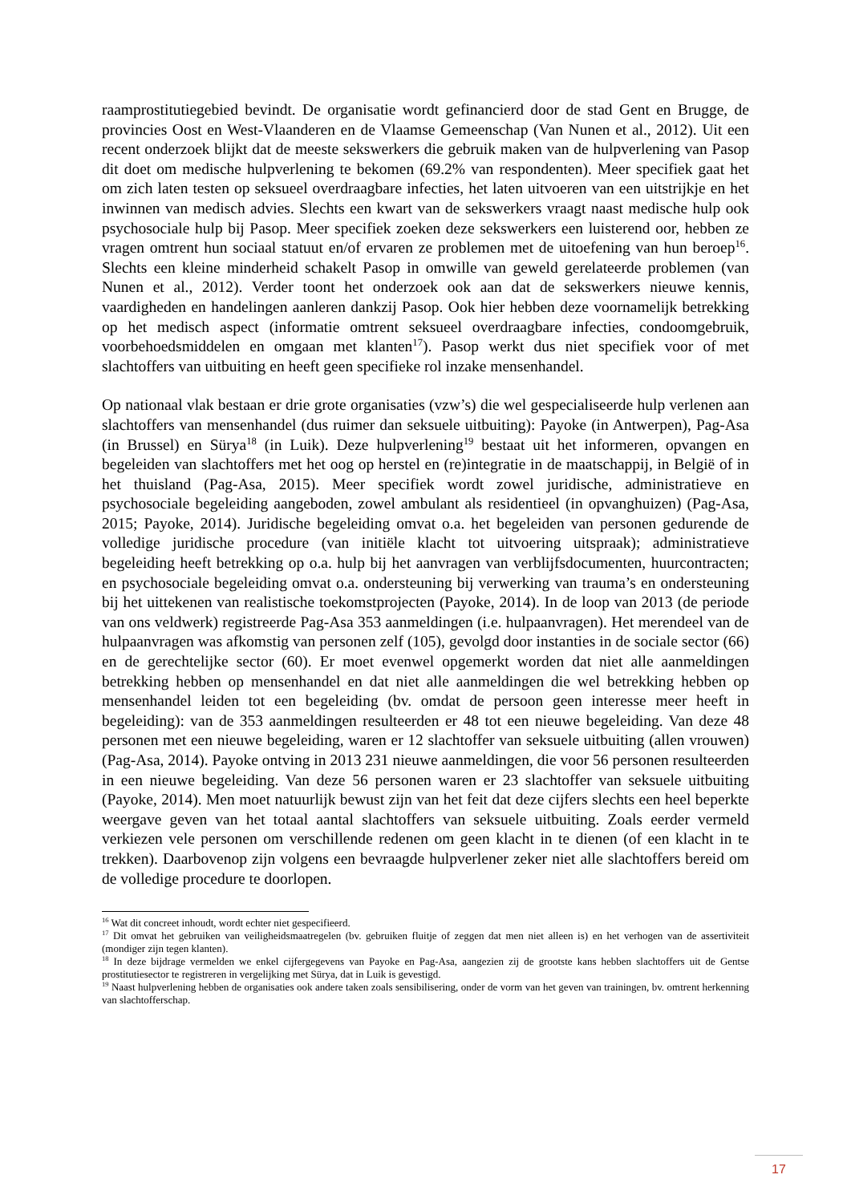raamprostitutiegebied bevindt. De organisatie wordt gefinancierd door de stad Gent en Brugge, de provincies Oost en West-Vlaanderen en de Vlaamse Gemeenschap (Van Nunen et al., 2012). Uit een recent onderzoek blijkt dat de meeste sekswerkers die gebruik maken van de hulpverlening van Pasop dit doet om medische hulpverlening te bekomen (69.2% van respondenten). Meer specifiek gaat het om zich laten testen op seksueel overdraagbare infecties, het laten uitvoeren van een uitstrijkje en het inwinnen van medisch advies. Slechts een kwart van de sekswerkers vraagt naast medische hulp ook psychosociale hulp bij Pasop. Meer specifiek zoeken deze sekswerkers een luisterend oor, hebben ze vragen omtrent hun sociaal statuut en/of ervaren ze problemen met de uitoefening van hun beroep<sup>16</sup>. Slechts een kleine minderheid schakelt Pasop in omwille van geweld gerelateerde problemen (van Nunen et al., 2012). Verder toont het onderzoek ook aan dat de sekswerkers nieuwe kennis, vaardigheden en handelingen aanleren dankzij Pasop. Ook hier hebben deze voornamelijk betrekking op het medisch aspect (informatie omtrent seksueel overdraagbare infecties, condoomgebruik, voorbehoedsmiddelen en omgaan met klanten<sup>17</sup>). Pasop werkt dus niet specifiek voor of met slachtoffers van uitbuiting en heeft geen specifieke rol inzake mensenhandel.
Op nationaal vlak bestaan er drie grote organisaties (vzw’s) die wel gespecialiseerde hulp verlenen aan slachtoffers van mensenhandel (dus ruimer dan seksuele uitbuiting): Payoke (in Antwerpen), Pag-Asa (in Brussel) en Sürya<sup>18</sup> (in Luik). Deze hulpverlening<sup>19</sup> bestaat uit het informeren, opvangen en begeleiden van slachtoffers met het oog op herstel en (re)integratie in de maatschappij, in België of in het thuisland (Pag-Asa, 2015). Meer specifiek wordt zowel juridische, administratieve en psychosociale begeleiding aangeboden, zowel ambulant als residentieel (in opvanghuizen) (Pag-Asa, 2015; Payoke, 2014). Juridische begeleiding omvat o.a. het begeleiden van personen gedurende de volledige juridische procedure (van initiële klacht tot uitvoering uitspraak); administratieve begeleiding heeft betrekking op o.a. hulp bij het aanvragen van verblijfsdocumenten, huurcontracten; en psychosociale begeleiding omvat o.a. ondersteuning bij verwerking van trauma’s en ondersteuning bij het uittekenen van realistische toekomstprojecten (Payoke, 2014). In de loop van 2013 (de periode van ons veldwerk) registreerde Pag-Asa 353 aanmeldingen (i.e. hulpaanvragen). Het merendeel van de hulpaanvragen was afkomstig van personen zelf (105), gevolgd door instanties in de sociale sector (66) en de gerechtelijke sector (60). Er moet evenwel opgemerkt worden dat niet alle aanmeldingen betrekking hebben op mensenhandel en dat niet alle aanmeldingen die wel betrekking hebben op mensenhandel leiden tot een begeleiding (bv. omdat de persoon geen interesse meer heeft in begeleiding): van de 353 aanmeldingen resulteerden er 48 tot een nieuwe begeleiding. Van deze 48 personen met een nieuwe begeleiding, waren er 12 slachtoffer van seksuele uitbuiting (allen vrouwen) (Pag-Asa, 2014). Payoke ontving in 2013 231 nieuwe aanmeldingen, die voor 56 personen resulteerden in een nieuwe begeleiding. Van deze 56 personen waren er 23 slachtoffer van seksuele uitbuiting (Payoke, 2014). Men moet natuurlijk bewust zijn van het feit dat deze cijfers slechts een heel beperkte weergave geven van het totaal aantal slachtoffers van seksuele uitbuiting. Zoals eerder vermeld verkiezen vele personen om verschillende redenen om geen klacht in te dienen (of een klacht in te trekken). Daarbovenop zijn volgens een bevraagde hulpverlener zeker niet alle slachtoffers bereid om de volledige procedure te doorlopen.
<sup>16</sup> Wat dit concreet inhoudt, wordt echter niet gespecifieerd.
<sup>17</sup> Dit omvat het gebruiken van veiligheidsmaatregelen (bv. gebruiken fluitje of zeggen dat men niet alleen is) en het verhogen van de assertiviteit (mondiger zijn tegen klanten).
<sup>18</sup> In deze bijdrage vermelden we enkel cijfergegevens van Payoke en Pag-Asa, aangezien zij de grootste kans hebben slachtoffers uit de Gentse prostitutiesector te registreren in vergelijking met Sürya, dat in Luik is gevestigd.
<sup>19</sup> Naast hulpverlening hebben de organisaties ook andere taken zoals sensibilisering, onder de vorm van het geven van trainingen, bv. omtrent herkenning van slachtofferschap.
17